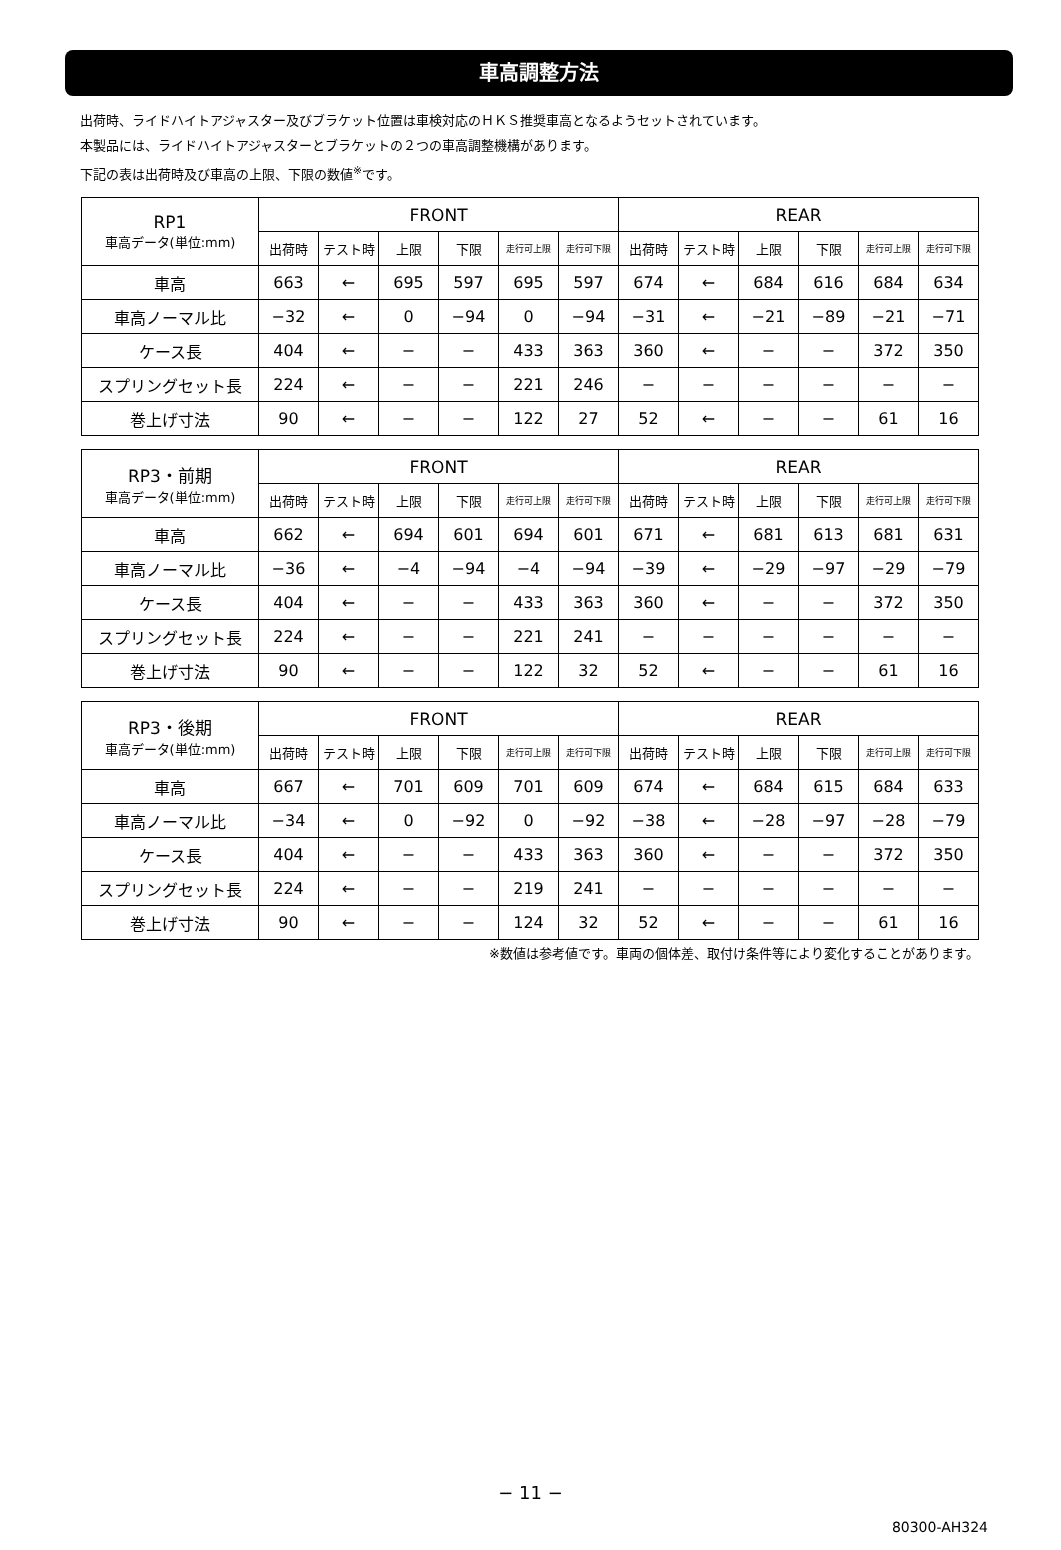車高調整方法
出荷時、ライドハイトアジャスター及びブラケット位置は車検対応のＨＫＳ推奨車高となるようセットされています。
本製品には、ライドハイトアジャスターとブラケットの２つの車高調整機構があります。
下記の表は出荷時及び車高の上限、下限の数値<sup>※</sup>です。
| RP1 車高データ(単位:mm) | FRONT | | | | | | REAR | | | | | |
| --- | --- | --- | --- | --- | --- | --- | --- | --- | --- | --- | --- | --- |
| | 出荷時 | テスト時 | 上限 | 下限 | 走行可上限 | 走行可下限 | 出荷時 | テスト時 | 上限 | 下限 | 走行可上限 | 走行可下限 |
| 車高 | 663 | ← | 695 | 597 | 695 | 597 | 674 | ← | 684 | 616 | 684 | 634 |
| 車高ノーマル比 | −32 | ← | 0 | −94 | 0 | −94 | −31 | ← | −21 | −89 | −21 | −71 |
| ケース長 | 404 | ← | − | − | 433 | 363 | 360 | ← | − | − | 372 | 350 |
| スプリングセット長 | 224 | ← | − | − | 221 | 246 | − | − | − | − | − | − |
| 巻上げ寸法 | 90 | ← | − | − | 122 | 27 | 52 | ← | − | − | 61 | 16 |
| RP3・前期 車高データ(単位:mm) | FRONT | | | | | | REAR | | | | | |
| --- | --- | --- | --- | --- | --- | --- | --- | --- | --- | --- | --- | --- |
| | 出荷時 | テスト時 | 上限 | 下限 | 走行可上限 | 走行可下限 | 出荷時 | テスト時 | 上限 | 下限 | 走行可上限 | 走行可下限 |
| 車高 | 662 | ← | 694 | 601 | 694 | 601 | 671 | ← | 681 | 613 | 681 | 631 |
| 車高ノーマル比 | −36 | ← | −4 | −94 | −4 | −94 | −39 | ← | −29 | −97 | −29 | −79 |
| ケース長 | 404 | ← | − | − | 433 | 363 | 360 | ← | − | − | 372 | 350 |
| スプリングセット長 | 224 | ← | − | − | 221 | 241 | − | − | − | − | − | − |
| 巻上げ寸法 | 90 | ← | − | − | 122 | 32 | 52 | ← | − | − | 61 | 16 |
| RP3・後期 車高データ(単位:mm) | FRONT | | | | | | REAR | | | | | |
| --- | --- | --- | --- | --- | --- | --- | --- | --- | --- | --- | --- | --- |
| | 出荷時 | テスト時 | 上限 | 下限 | 走行可上限 | 走行可下限 | 出荷時 | テスト時 | 上限 | 下限 | 走行可上限 | 走行可下限 |
| 車高 | 667 | ← | 701 | 609 | 701 | 609 | 674 | ← | 684 | 615 | 684 | 633 |
| 車高ノーマル比 | −34 | ← | 0 | −92 | 0 | −92 | −38 | ← | −28 | −97 | −28 | −79 |
| ケース長 | 404 | ← | − | − | 433 | 363 | 360 | ← | − | − | 372 | 350 |
| スプリングセット長 | 224 | ← | − | − | 219 | 241 | − | − | − | − | − | − |
| 巻上げ寸法 | 90 | ← | − | − | 124 | 32 | 52 | ← | − | − | 61 | 16 |
※数値は参考値です。車両の個体差、取付け条件等により変化することがあります。
− 11 −
80300-AH324